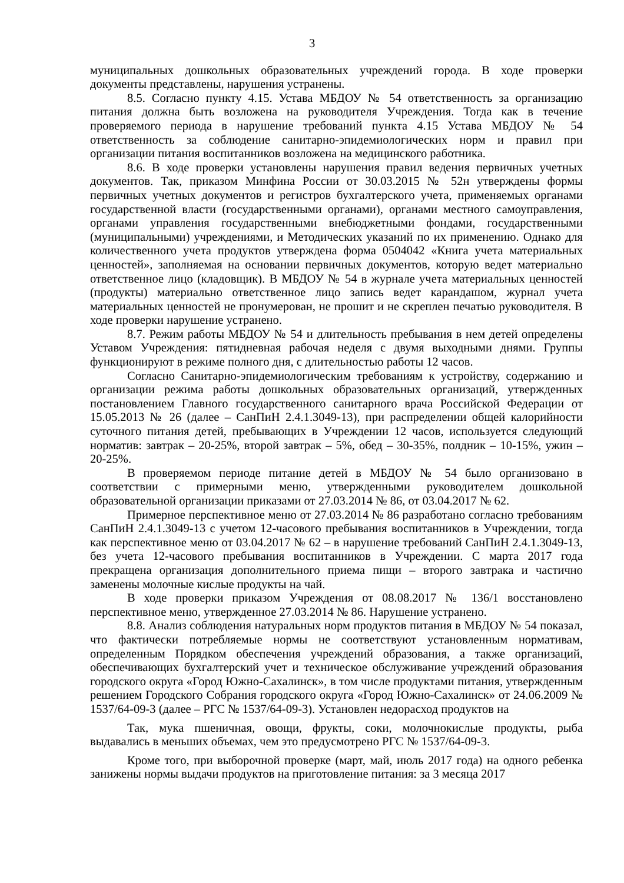3
муниципальных дошкольных образовательных учреждений города. В ходе проверки документы представлены, нарушения устранены.
8.5. Согласно пункту 4.15. Устава МБДОУ № 54 ответственность за организацию питания должна быть возложена на руководителя Учреждения. Тогда как в течение проверяемого периода в нарушение требований пункта 4.15 Устава МБДОУ № 54 ответственность за соблюдение санитарно-эпидемиологических норм и правил при организации питания воспитанников возложена на медицинского работника.
8.6. В ходе проверки установлены нарушения правил ведения первичных учетных документов. Так, приказом Минфина России от 30.03.2015 № 52н утверждены формы первичных учетных документов и регистров бухгалтерского учета, применяемых органами государственной власти (государственными органами), органами местного самоуправления, органами управления государственными внебюджетными фондами, государственными (муниципальными) учреждениями, и Методических указаний по их применению. Однако для количественного учета продуктов утверждена форма 0504042 «Книга учета материальных ценностей», заполняемая на основании первичных документов, которую ведет материально ответственное лицо (кладовщик). В МБДОУ № 54 в журнале учета материальных ценностей (продукты) материально ответственное лицо запись ведет карандашом, журнал учета материальных ценностей не пронумерован, не прошит и не скреплен печатью руководителя. В ходе проверки нарушение устранено.
8.7. Режим работы МБДОУ № 54 и длительность пребывания в нем детей определены Уставом Учреждения: пятидневная рабочая неделя с двумя выходными днями. Группы функционируют в режиме полного дня, с длительностью работы 12 часов.
Согласно Санитарно-эпидемиологическим требованиям к устройству, содержанию и организации режима работы дошкольных образовательных организаций, утвержденных постановлением Главного государственного санитарного врача Российской Федерации от 15.05.2013 № 26 (далее – СанПиН 2.4.1.3049-13), при распределении общей калорийности суточного питания детей, пребывающих в Учреждении 12 часов, используется следующий норматив: завтрак – 20-25%, второй завтрак – 5%, обед – 30-35%, полдник – 10-15%, ужин – 20-25%.
В проверяемом периоде питание детей в МБДОУ № 54 было организовано в соответствии с примерными меню, утвержденными руководителем дошкольной образовательной организации приказами от 27.03.2014 № 86, от 03.04.2017 № 62.
Примерное перспективное меню от 27.03.2014 № 86 разработано согласно требованиям СанПиН 2.4.1.3049-13 с учетом 12-часового пребывания воспитанников в Учреждении, тогда как перспективное меню от 03.04.2017 № 62 – в нарушение требований СанПиН 2.4.1.3049-13, без учета 12-часового пребывания воспитанников в Учреждении. С марта 2017 года прекращена организация дополнительного приема пищи – второго завтрака и частично заменены молочные кислые продукты на чай.
В ходе проверки приказом Учреждения от 08.08.2017 № 136/1 восстановлено перспективное меню, утвержденное 27.03.2014 № 86. Нарушение устранено.
8.8. Анализ соблюдения натуральных норм продуктов питания в МБДОУ № 54 показал, что фактически потребляемые нормы не соответствуют установленным нормативам, определенным Порядком обеспечения учреждений образования, а также организаций, обеспечивающих бухгалтерский учет и техническое обслуживание учреждений образования городского округа «Город Южно-Сахалинск», в том числе продуктами питания, утвержденным решением Городского Собрания городского округа «Город Южно-Сахалинск» от 24.06.2009 № 1537/64-09-3 (далее – РГС № 1537/64-09-3). Установлен недорасход продуктов на
Так, мука пшеничная, овощи, фрукты, соки, молочнокислые продукты, рыба выдавались в меньших объемах, чем это предусмотрено РГС № 1537/64-09-3.
Кроме того, при выборочной проверке (март, май, июль 2017 года) на одного ребенка занижены нормы выдачи продуктов на приготовление питания: за 3 месяца 2017